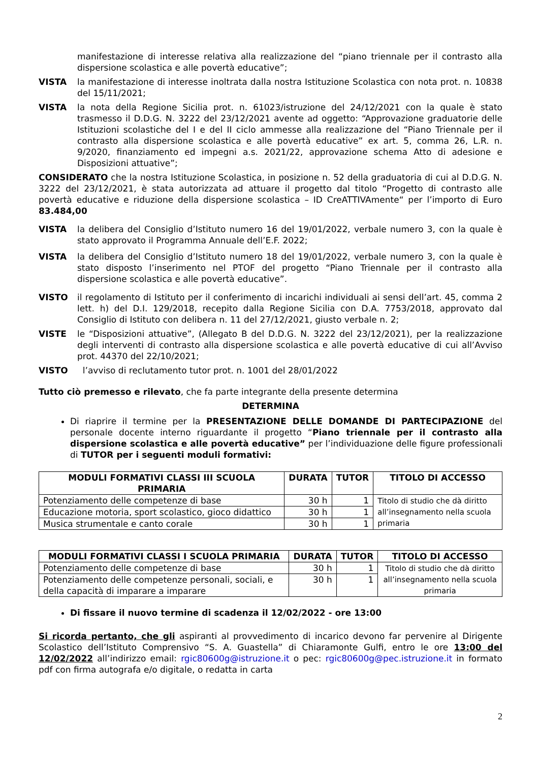manifestazione di interesse relativa alla realizzazione del “piano triennale per il contrasto alla dispersione scolastica e alle povertà educative”;
VISTA la manifestazione di interesse inoltrata dalla nostra Istituzione Scolastica con nota prot. n. 10838 del 15/11/2021;
VISTA la nota della Regione Sicilia prot. n. 61023/istruzione del 24/12/2021 con la quale è stato trasmesso il D.D.G. N. 3222 del 23/12/2021 avente ad oggetto: “Approvazione graduatorie delle Istituzioni scolastiche del I e del II ciclo ammesse alla realizzazione del “Piano Triennale per il contrasto alla dispersione scolastica e alle povertà educative” ex art. 5, comma 26, L.R. n. 9/2020, finanziamento ed impegni a.s. 2021/22, approvazione schema Atto di adesione e Disposizioni attuative”;
CONSIDERATO che la nostra Istituzione Scolastica, in posizione n. 52 della graduatoria di cui al D.D.G. N. 3222 del 23/12/2021, è stata autorizzata ad attuare il progetto dal titolo “Progetto di contrasto alle povertà educative e riduzione della dispersione scolastica – ID CreATTIVAmente“ per l’importo di Euro 83.484,00
VISTA la delibera del Consiglio d’Istituto numero 16 del 19/01/2022, verbale numero 3, con la quale è stato approvato il Programma Annuale dell’E.F. 2022;
VISTA la delibera del Consiglio d’Istituto numero 18 del 19/01/2022, verbale numero 3, con la quale è stato disposto l’inserimento nel PTOF del progetto “Piano Triennale per il contrasto alla dispersione scolastica e alle povertà educative”.
VISTO il regolamento di Istituto per il conferimento di incarichi individuali ai sensi dell’art. 45, comma 2 lett. h) del D.I. 129/2018, recepito dalla Regione Sicilia con D.A. 7753/2018, approvato dal Consiglio di Istituto con delibera n. 11 del 27/12/2021, giusto verbale n. 2;
VISTE le “Disposizioni attuative”, (Allegato B del D.D.G. N. 3222 del 23/12/2021), per la realizzazione degli interventi di contrasto alla dispersione scolastica e alle povertà educative di cui all’Avviso prot. 44370 del 22/10/2021;
VISTO l’avviso di reclutamento tutor prot. n. 1001 del 28/01/2022
Tutto ciò premesso e rilevato, che fa parte integrante della presente determina
DETERMINA
Di riaprire il termine per la PRESENTAZIONE DELLE DOMANDE DI PARTECIPAZIONE del personale docente interno riguardante il progetto “Piano triennale per il contrasto alla dispersione scolastica e alle povertà educative” per l’individuazione delle figure professionali di TUTOR per i seguenti moduli formativi:
| MODULI FORMATIVI CLASSI III SCUOLA PRIMARIA | DURATA | TUTOR | TITOLO DI ACCESSO |
| --- | --- | --- | --- |
| Potenziamento delle competenze di base | 30 h | 1 | Titolo di studio che dà diritto all’insegnamento nella scuola primaria |
| Educazione motoria, sport scolastico, gioco didattico | 30 h | 1 | |
| Musica strumentale e canto corale | 30 h | 1 | |
| MODULI FORMATIVI CLASSI I SCUOLA PRIMARIA | DURATA | TUTOR | TITOLO DI ACCESSO |
| --- | --- | --- | --- |
| Potenziamento delle competenze di base | 30 h | 1 | Titolo di studio che dà diritto all’insegnamento nella scuola primaria |
| Potenziamento delle competenze personali, sociali, e della capacità di imparare a imparare | 30 h | 1 | |
Di fissare il nuovo termine di scadenza il 12/02/2022 - ore 13:00
Si ricorda pertanto, che gli aspiranti al provvedimento di incarico devono far pervenire al Dirigente Scolastico dell’Istituto Comprensivo “S. A. Guastella” di Chiaramonte Gulfi, entro le ore 13:00 del 12/02/2022 all’indirizzo email: rgic80600g@istruzione.it o pec: rgic80600g@pec.istruzione.it in formato pdf con firma autografa e/o digitale, o redatta in carta
2